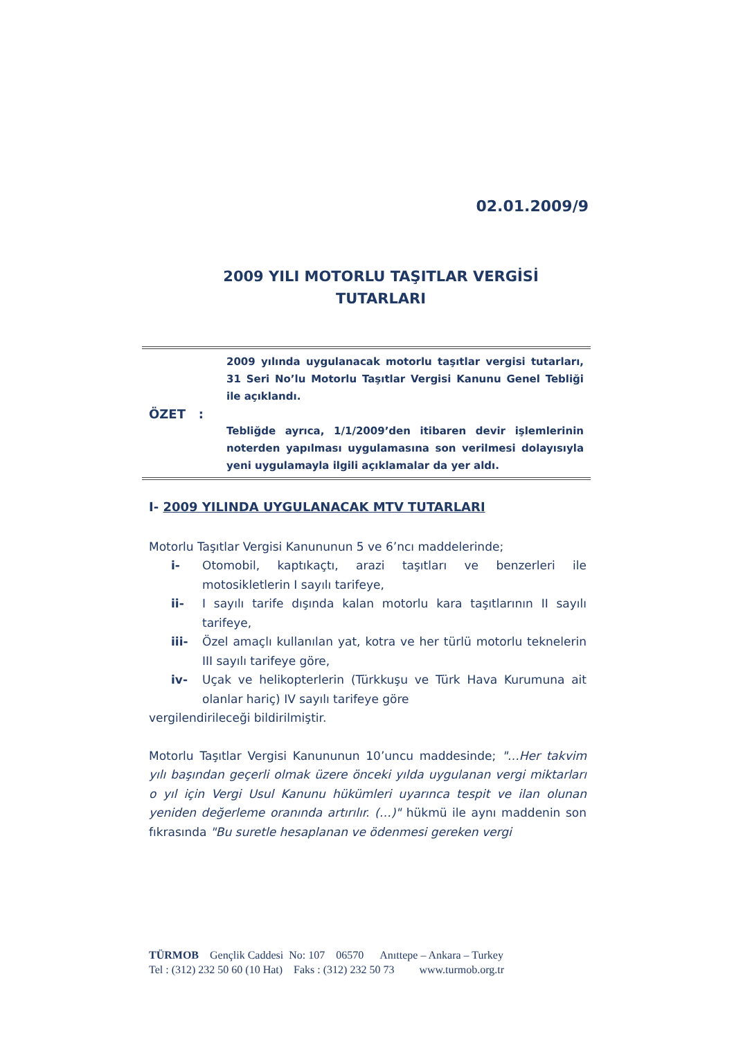02.01.2009/9
2009 YILI MOTORLU TAŞITLAR VERGİSİ
TUTARLARI
ÖZET :
2009 yılında uygulanacak motorlu taşıtlar vergisi tutarları, 31 Seri No’lu Motorlu Taşıtlar Vergisi Kanunu Genel Tebliği ile açıklandı.
Tebliğde ayrıca, 1/1/2009’den itibaren devir işlemlerinin noterden yapılması uygulamasına son verilmesi dolayısıyla yeni uygulamayla ilgili açıklamalar da yer aldı.
I- 2009 YILINDA UYGULANACAK MTV TUTARLARI
Motorlu Taşıtlar Vergisi Kanununun 5 ve 6’ncı maddelerinde;
i- Otomobil, kaptıkaçtı, arazi taşıtları ve benzerleri ile motosikletlerin I sayılı tarifeye,
ii- I sayılı tarife dışında kalan motorlu kara taşıtlarının II sayılı tarifeye,
iii- Özel amaçlı kullanılan yat, kotra ve her türlü motorlu teknelerin III sayılı tarifeye göre,
iv- Uçak ve helikopterlerin (Türkkuşu ve Türk Hava Kurumuna ait olanlar hariç) IV sayılı tarifeye göre
vergilendirileceği bildirilmiştir.
Motorlu Taşıtlar Vergisi Kanununun 10’uncu maddesinde; "…Her takvim yılı başından geçerli olmak üzere önceki yılda uygulanan vergi miktarları o yıl için Vergi Usul Kanunu hükümleri uyarınca tespit ve ilan olunan yeniden değerleme oranında artırılır. (…)" hükmü ile aynı maddenin son fıkrasında "Bu suretle hesaplanan ve ödenmesi gereken vergi
TÜRMOB Gençlik Caddesi No: 107 06570 Anıttepe – Ankara – Turkey Tel : (312) 232 50 60 (10 Hat) Faks : (312) 232 50 73 www.turmob.org.tr